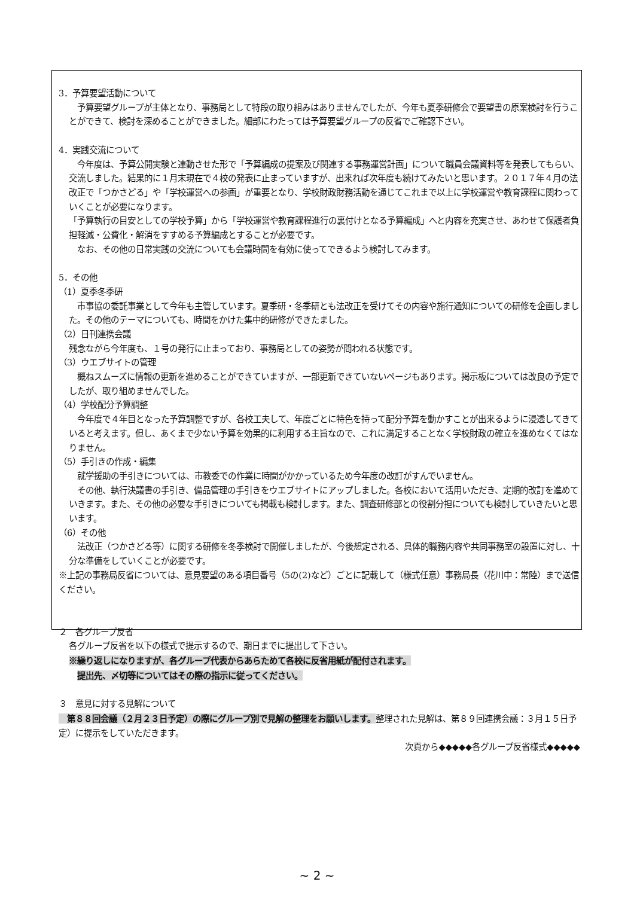3．予算要望活動について
　予算要望グループが主体となり、事務局として特段の取り組みはありませんでしたが、今年も夏季研修会で要望書の原案検討を行うことができて、検討を深めることができました。細部にわたっては予算要望グループの反省でご確認下さい。
4．実践交流について
　今年度は、予算公開実験と連動させた形で「予算編成の提案及び関連する事務運営計画」について職員会議資料等を発表してもらい、交流しました。結果的に１月末現在で４校の発表に止まっていますが、出来れば次年度も続けてみたいと思います。２０１７年４月の法改正で「つかさどる」や「学校運営への参画」が重要となり、学校財政財務活動を通じてこれまで以上に学校運営や教育課程に関わっていくことが必要になります。
「予算執行の目安としての学校予算」から「学校運営や教育課程進行の裏付けとなる予算編成」へと内容を充実させ、あわせて保護者負担軽減・公費化・解消をすすめる予算編成とすることが必要です。
　なお、その他の日常実践の交流についても会議時間を有効に使ってできるよう検討してみます。
5．その他
（1）夏季冬季研
　市事協の委託事業として今年も主管しています。夏季研・冬季研とも法改正を受けてその内容や施行通知についての研修を企画しました。その他のテーマについても、時間をかけた集中的研修ができたました。
（2）日刊連携会議
残念ながら今年度も、１号の発行に止まっており、事務局としての姿勢が問われる状態です。
（3）ウエブサイトの管理
　概ねスムーズに情報の更新を進めることができていますが、一部更新できていないページもあります。掲示板については改良の予定でしたが、取り組めませんでした。
（4）学校配分予算調整
　今年度で４年目となった予算調整ですが、各校工夫して、年度ごとに特色を持って配分予算を動かすことが出来るように浸透してきていると考えます。但し、あくまで少ない予算を効果的に利用する主旨なので、これに満足することなく学校財政の確立を進めなくてはなりません。
（5）手引きの作成・編集
　就学援助の手引きについては、市教委での作業に時間がかかっているため今年度の改訂がすんでいません。
　その他、執行決議書の手引き、備品管理の手引きをウエブサイトにアップしました。各校において活用いただき、定期的改訂を進めていきます。また、その他の必要な手引きについても掲載も検討します。また、調査研修部との役割分担についても検討していきたいと思います。
（6）その他
　法改正（つかさどる等）に関する研修を冬季検討で開催しましたが、今後想定される、具体的職務内容や共同事務室の設置に対し、十分な準備をしていくことが必要です。
※上記の事務局反省については、意見要望のある項目番号（5の(2)など）ごとに記載して（様式任意）事務局長（花川中：常陸）まで送信ください。
２　各グループ反省
各グループ反省を以下の様式で提示するので、期日までに提出して下さい。
※繰り返しになりますが、各グループ代表からあらためて各校に反省用紙が配付されます。
　提出先、〆切等についてはその際の指示に従ってください。
３　意見に対する見解について
　第８８回会議（２月２３日予定）の際にグループ別で見解の整理をお願いします。整理された見解は、第８９回連携会議：３月１５日予定）に提示をしていただきます。
次頁から◆◆◆◆◆各グループ反省様式◆◆◆◆◆
~ 2 ~